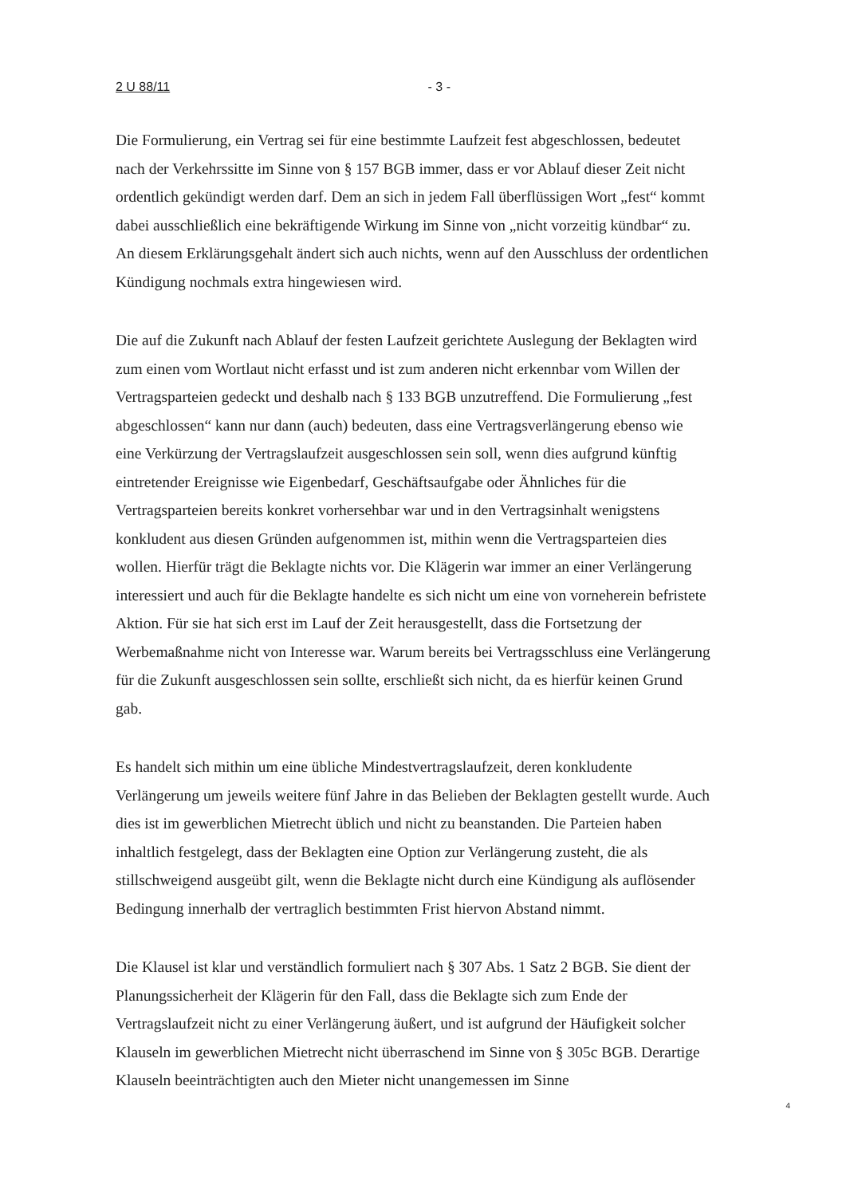2 U 88/11 - 3 -
Die Formulierung, ein Vertrag sei für eine bestimmte Laufzeit fest abgeschlossen, bedeutet nach der Verkehrssitte im Sinne von § 157 BGB immer, dass er vor Ablauf dieser Zeit nicht ordentlich gekündigt werden darf. Dem an sich in jedem Fall überflüssigen Wort „fest“ kommt dabei ausschließlich eine bekräftigende Wirkung im Sinne von „nicht vorzeitig kündbar“ zu. An diesem Erklärungsgehalt ändert sich auch nichts, wenn auf den Ausschluss der ordentlichen Kündigung nochmals extra hingewiesen wird.
Die auf die Zukunft nach Ablauf der festen Laufzeit gerichtete Auslegung der Beklagten wird zum einen vom Wortlaut nicht erfasst und ist zum anderen nicht erkennbar vom Willen der Vertragsparteien gedeckt und deshalb nach § 133 BGB unzutreffend. Die Formulierung „fest abgeschlossen“ kann nur dann (auch) bedeuten, dass eine Vertragsverlängerung ebenso wie eine Verkürzung der Vertragslaufzeit ausgeschlossen sein soll, wenn dies aufgrund künftig eintretender Ereignisse wie Eigenbedarf, Geschäftsaufgabe oder Ähnliches für die Vertragsparteien bereits konkret vorhersehbar war und in den Vertragsinhalt wenigstens konkludent aus diesen Gründen aufgenommen ist, mithin wenn die Vertragsparteien dies wollen. Hierfür trägt die Beklagte nichts vor. Die Klägerin war immer an einer Verlängerung interessiert und auch für die Beklagte handelte es sich nicht um eine von vorneherein befristete Aktion. Für sie hat sich erst im Lauf der Zeit herausgestellt, dass die Fortsetzung der Werbemaßnahme nicht von Interesse war. Warum bereits bei Vertragsschluss eine Verlängerung für die Zukunft ausgeschlossen sein sollte, erschließt sich nicht, da es hierfür keinen Grund gab.
Es handelt sich mithin um eine übliche Mindestvertragslaufzeit, deren konkludente Verlängerung um jeweils weitere fünf Jahre in das Belieben der Beklagten gestellt wurde. Auch dies ist im gewerblichen Mietrecht üblich und nicht zu beanstanden. Die Parteien haben inhaltlich festgelegt, dass der Beklagten eine Option zur Verlängerung zusteht, die als stillschweigend ausgeübt gilt, wenn die Beklagte nicht durch eine Kündigung als auflösender Bedingung innerhalb der vertraglich bestimmten Frist hiervon Abstand nimmt.
Die Klausel ist klar und verständlich formuliert nach § 307 Abs. 1 Satz 2 BGB. Sie dient der Planungssicherheit der Klägerin für den Fall, dass die Beklagte sich zum Ende der Vertragslaufzeit nicht zu einer Verlängerung äußert, und ist aufgrund der Häufigkeit solcher Klauseln im gewerblichen Mietrecht nicht überraschend im Sinne von § 305c BGB. Derartige Klauseln beeinträchtigten auch den Mieter nicht unangemessen im Sinne
4